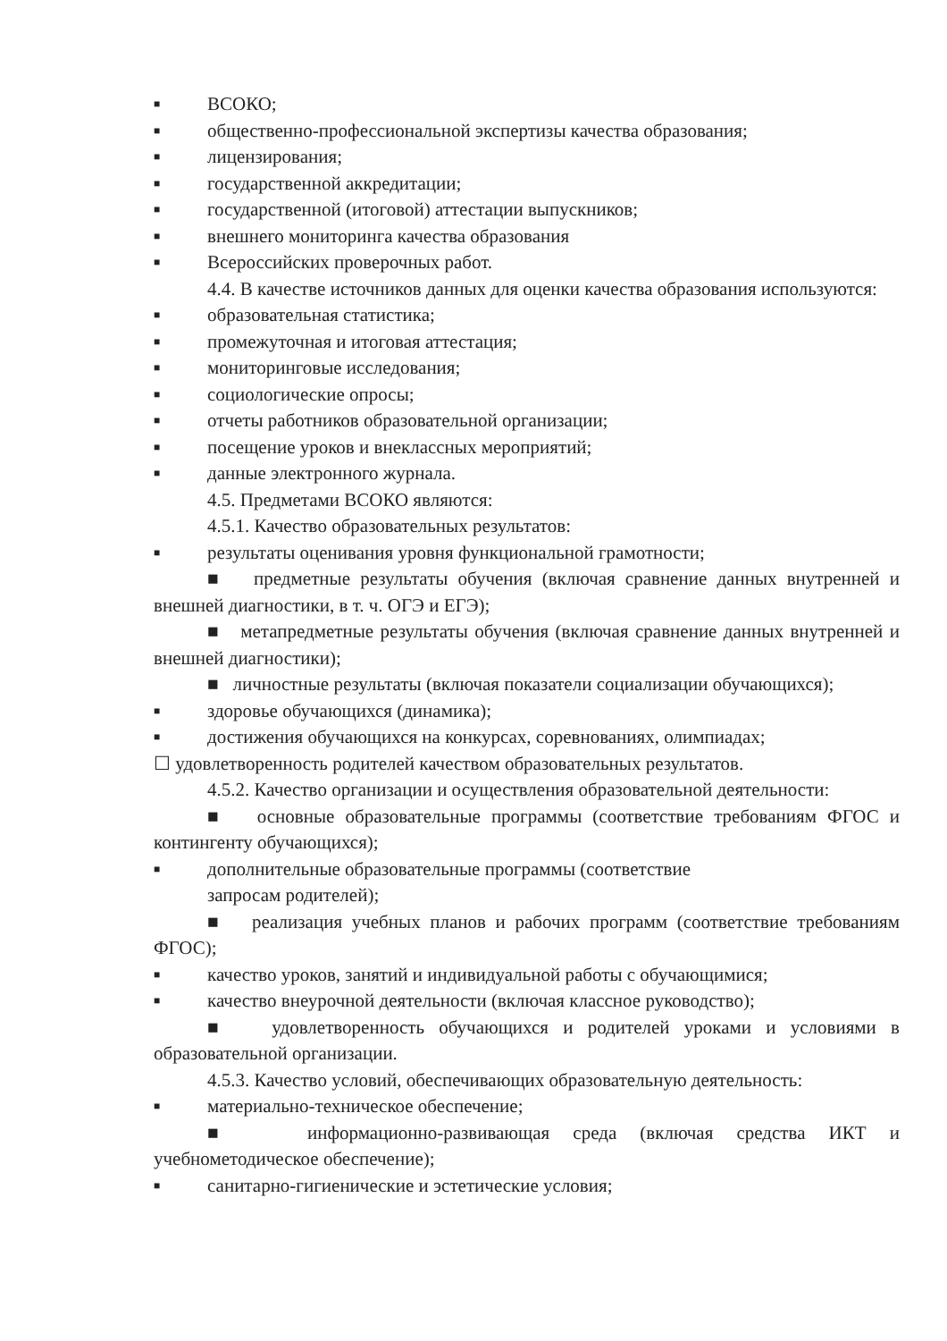■ ВСОКО;
■ общественно-профессиональной экспертизы качества образования;
■ лицензирования;
■ государственной аккредитации;
■ государственной (итоговой) аттестации выпускников;
■ внешнего мониторинга качества образования
■ Всероссийских проверочных работ.
4.4. В качестве источников данных для оценки качества образования используются:
■ образовательная статистика;
■ промежуточная и итоговая аттестация;
■ мониторинговые исследования;
■ социологические опросы;
■ отчеты работников образовательной организации;
■ посещение уроков и внеклассных мероприятий;
■ данные электронного журнала.
4.5. Предметами ВСОКО являются:
4.5.1. Качество образовательных результатов:
■ результаты оценивания уровня функциональной грамотности;
■ предметные результаты обучения (включая сравнение данных внутренней и внешней диагностики, в т. ч. ОГЭ и ЕГЭ);
■ метапредметные результаты обучения (включая сравнение данных внутренней и внешней диагностики);
■ личностные результаты (включая показатели социализации обучающихся);
■ здоровье обучающихся (динамика);
■ достижения обучающихся на конкурсах, соревнованиях, олимпиадах;
☐ удовлетворенность родителей качеством образовательных результатов.
4.5.2. Качество организации и осуществления образовательной деятельности:
■ основные образовательные программы (соответствие требованиям ФГОС и контингенту обучающихся);
■ дополнительные образовательные программы (соответствие
запросам родителей);
■ реализация учебных планов и рабочих программ (соответствие требованиям ФГОС);
■ качество уроков, занятий и индивидуальной работы с обучающимися;
■ качество внеурочной деятельности (включая классное руководство);
■ удовлетворенность обучающихся и родителей уроками и условиями в образовательной организации.
4.5.3. Качество условий, обеспечивающих образовательную деятельность:
■ материально-техническое обеспечение;
■ информационно-развивающая среда (включая средства ИКТ и учебнометодическое обеспечение);
■ санитарно-гигиенические и эстетические условия;